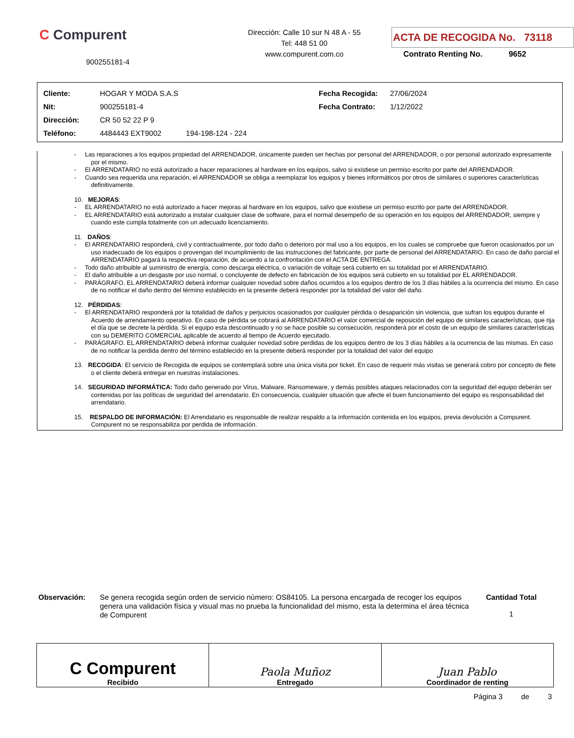C Compurent
900255181-4
Dirección: Calle 10 sur N 48 A - 55
Tel: 448 51 00
www.compurent.com.co
ACTA DE RECOGIDA No. 73118
Contrato Renting No. 9652
| Cliente: | HOGAR Y MODA S.A.S | Fecha Recogida: | 27/06/2024 |
| Nit: | 900255181-4 | Fecha Contrato: | 1/12/2022 |
| Dirección: | CR 50 52 22 P 9 | | |
| Teléfono: | 4484443 EXT9002 194-198-124 - 224 | | |
- Las reparaciones a los equipos propiedad del ARRENDADOR, únicamente pueden ser hechas por personal del ARRENDADOR, o por personal autorizado expresamente por el mismo.
- El ARRENDATARIO no está autorizado a hacer reparaciones al hardware en los equipos, salvo si existiese un permiso escrito por parte del ARRENDADOR.
- Cuando sea requerida una reparación, el ARRENDADOR se obliga a reemplazar los equipos y bienes informáticos por otros de similares o superiores características definitivamente.
10. MEJORAS:
- EL ARRENDATARIO no está autorizado a hacer mejoras al hardware en los equipos, salvo que existiese un permiso escrito por parte del ARRENDADOR.
- EL ARRENDATARIO está autorizado a instalar cualquier clase de software, para el normal desempeño de su operación en los equipos del ARRENDADOR, siempre y cuando este cumpla totalmente con un adecuado licenciamiento.
11. DAÑOS:
- El ARRENDATARIO responderá, civil y contractualmente, por todo daño o deterioro por mal uso a los equipos, en los cuales se compruebe que fueron ocasionados por un uso inadecuado de los equipos o provengan del incumplimiento de las instrucciones del fabricante, por parte de personal del ARRENDATARIO. En caso de daño parcial el ARRENDATARIO pagará la respectiva reparación, de acuerdo a la confrontación con el ACTA DE ENTREGA.
- Todo daño atribuible al suministro de energía, como descarga eléctrica, o variación de voltaje será cubierto en su totalidad por el ARRENDATARIO.
- El daño atribuible a un desgaste por uso normal, o concluyente de defecto en fabricación de los equipos será cubierto en su totalidad por EL ARRENDADOR.
- PARÁGRAFO. EL ARRENDATARIO deberá informar cualquier novedad sobre daños ocurridos a los equipos dentro de los 3 días hábiles a la ocurrencia del mismo. En caso de no notificar el daño dentro del término establecido en la presente deberá responder por la totalidad del valor del daño.
12. PÉRDIDAS:
- El ARRENDATARIO responderá por la totalidad de daños y perjuicios ocasionados por cualquier pérdida o desaparición sin violencia, que sufran los equipos durante el Acuerdo de arrendamiento operativo. En caso de pérdida se cobrará al ARRENDATARIO el valor comercial de reposición del equipo de similares características, que rija el día que se decrete la pérdida. Si el equipo esta descontinuado y no se hace posible su consecución, responderá por el costo de un equipo de similares características con su DEMERITO COMERCIAL aplicable de acuerdo al tiempo de Acuerdo ejecutado.
- PARÁGRAFO. EL ARRENDATARIO deberá informar cualquier novedad sobre perdidas de los equipos dentro de los 3 días hábiles a la ocurrencia de las mismas. En caso de no notificar la perdida dentro del término establecido en la presente deberá responder por la totalidad del valor del equipo
13. RECOGIDA: El servicio de Recogida de equipos se contemplará sobre una única visita por ticket. En caso de requerir más visitas se generará cobro por concepto de flete o el cliente deberá entregar en nuestras instalaciones.
14. SEGURIDAD INFORMÁTICA: Todo daño generado por Virus, Malware, Ransomeware, y demás posibles ataques relacionados con la seguridad del equipo deberán ser contenidas por las políticas de seguridad del arrendatario. En consecuencia, cualquier situación que afecte el buen funcionamiento del equipo es responsabilidad del arrendatario.
15. RESPALDO DE INFORMACIÓN: El Arrendatario es responsable de realizar respaldo a la información contenida en los equipos, previa devolución a Compurent. Compurent no se responsabiliza por perdida de información.
Observación:
Se genera recogida según orden de servicio número: OS84105. La persona encargada de recoger los equipos genera una validación física y visual mas no prueba la funcionalidad del mismo, esta la determina el área técnica de Compurent
Cantidad Total
1
| C Compurent Recibido | Paola Muñoz Entregado | Juan Pablo Coordinador de renting |
Página 3 de 3